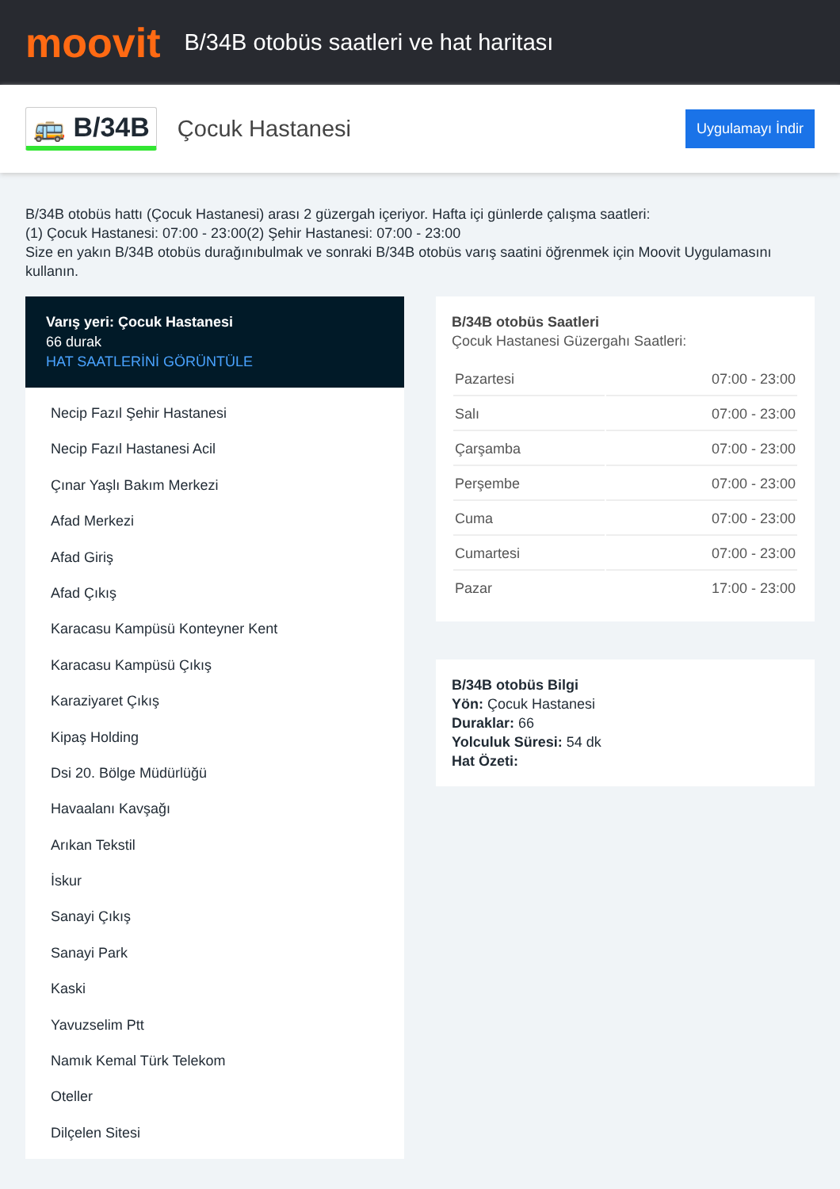moovit
B/34B otobüs saatleri ve hat haritası
🚌 B/34B
Çocuk Hastanesi
Uygulamayı İndir
B/34B otobüs hattı (Çocuk Hastanesi) arası 2 güzergah içeriyor. Hafta içi günlerde çalışma saatleri:
(1) Çocuk Hastanesi: 07:00 - 23:00(2) Şehir Hastanesi: 07:00 - 23:00
Size en yakın B/34B otobüs durağınıbulmak ve sonraki B/34B otobüs varış saatini öğrenmek için Moovit Uygulamasını kullanın.
Varış yeri: Çocuk Hastanesi
66 durak
HAT SAATLERİNİ GÖRÜNTÜLE
Necip Fazıl Şehir Hastanesi
Necip Fazıl Hastanesi Acil
Çınar Yaşlı Bakım Merkezi
Afad Merkezi
Afad Giriş
Afad Çıkış
Karacasu Kampüsü Konteyner Kent
Karacasu Kampüsü Çıkış
Karaziyaret Çıkış
Kipaş Holding
Dsi 20. Bölge Müdürlüğü
Havaalanı Kavşağı
Arıkan Tekstil
İskur
Sanayi Çıkış
Sanayi Park
Kaski
Yavuzselim Ptt
Namık Kemal Türk Telekom
Oteller
Dilçelen Sitesi
B/34B otobüs Saatleri
Çocuk Hastanesi Güzergahı Saatleri:
| Pazartesi | 07:00 - 23:00 |
| Salı | 07:00 - 23:00 |
| Çarşamba | 07:00 - 23:00 |
| Perşembe | 07:00 - 23:00 |
| Cuma | 07:00 - 23:00 |
| Cumartesi | 07:00 - 23:00 |
| Pazar | 17:00 - 23:00 |
B/34B otobüs Bilgi
Yön: Çocuk Hastanesi
Duraklar: 66
Yolculuk Süresi: 54 dk
Hat Özeti: